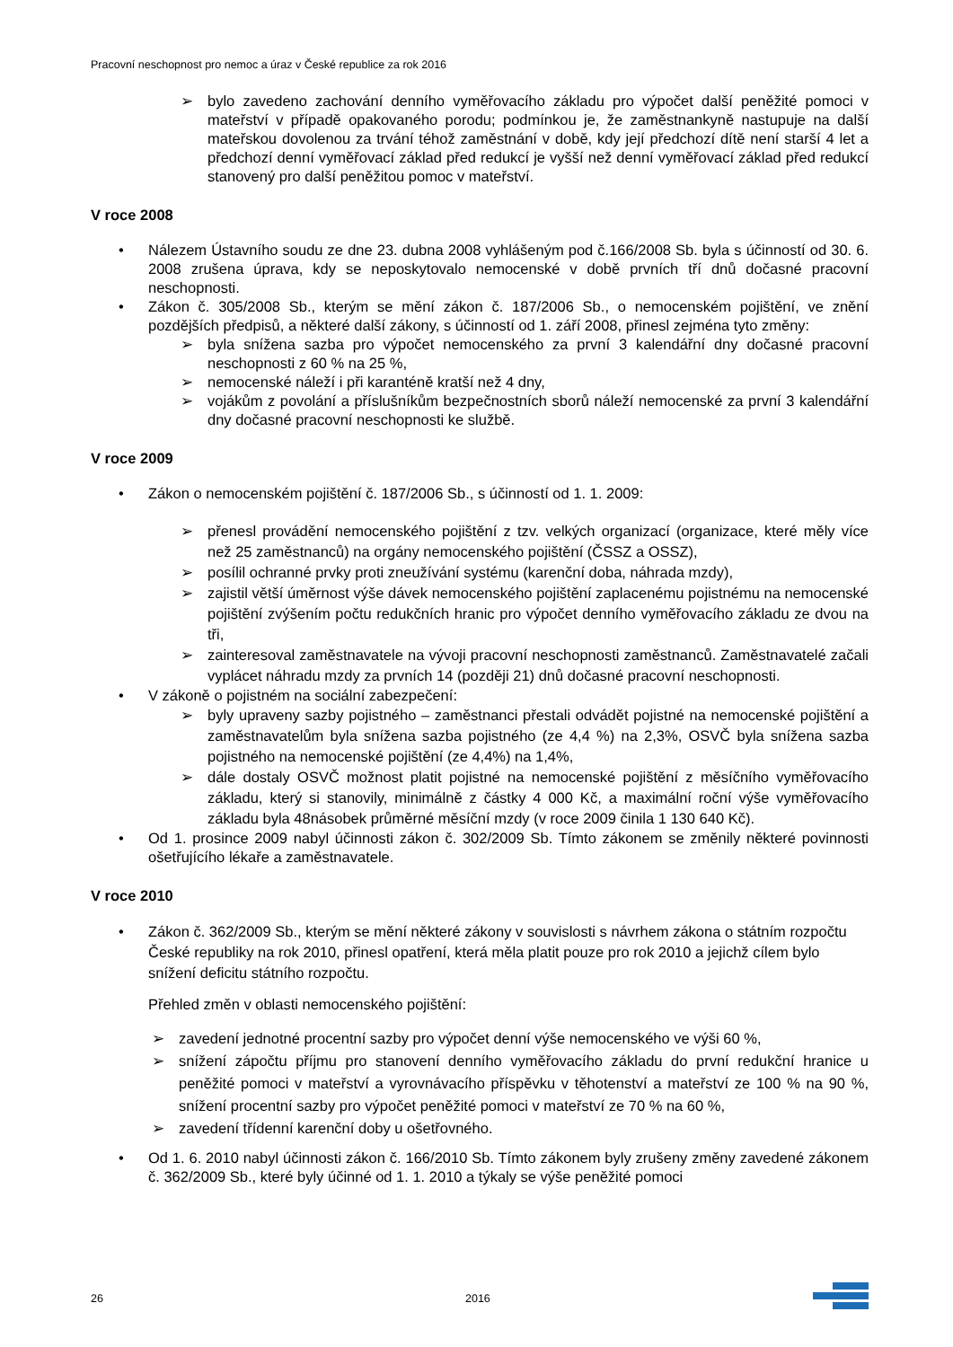Pracovní neschopnost pro nemoc a úraz v České republice za rok 2016
➢
bylo zavedeno zachování denního vyměřovacího základu pro výpočet další peněžité pomoci v mateřství v případě opakovaného porodu; podmínkou je, že zaměstnankyně nastupuje na další mateřskou dovolenou za trvání téhož zaměstnání v době, kdy její předchozí dítě není starší 4 let a předchozí denní vyměřovací základ před redukcí je vyšší než denní vyměřovací základ před redukcí stanovený pro další peněžitou pomoc v mateřství.
V roce 2008
•
Nálezem Ústavního soudu ze dne 23. dubna 2008 vyhlášeným pod č.166/2008 Sb. byla s účinností od 30. 6. 2008 zrušena úprava, kdy se neposkytovalo nemocenské v době prvních tří dnů dočasné pracovní neschopnosti.
•
Zákon č. 305/2008 Sb., kterým se mění zákon č. 187/2006 Sb., o nemocenském pojištění, ve znění pozdějších předpisů, a některé další zákony, s účinností od 1. září 2008, přinesl zejména tyto změny:
➢
byla snížena sazba pro výpočet nemocenského za první 3 kalendářní dny dočasné pracovní neschopnosti z 60 % na 25 %,
➢
nemocenské náleží i při karanténě kratší než 4 dny,
➢
vojákům z povolání a příslušníkům bezpečnostních sborů náleží nemocenské za první 3 kalendářní dny dočasné pracovní neschopnosti ke službě.
V roce 2009
•
Zákon o nemocenském pojištění č. 187/2006 Sb., s účinností od 1. 1. 2009:
➢
přenesl provádění nemocenského pojištění z tzv. velkých organizací (organizace, které měly více než 25 zaměstnanců) na orgány nemocenského pojištění (ČSSZ a OSSZ),
➢
posílil ochranné prvky proti zneužívání systému (karenční doba, náhrada mzdy),
➢
zajistil větší úměrnost výše dávek nemocenského pojištění zaplacenému pojistnému na nemocenské pojištění zvýšením počtu redukčních hranic pro výpočet denního vyměřovacího základu ze dvou na tři,
➢
zainteresoval zaměstnavatele na vývoji pracovní neschopnosti zaměstnanců. Zaměstnavatelé začali vyplácet náhradu mzdy za prvních 14 (později 21) dnů dočasné pracovní neschopnosti.
•
V zákoně o pojistném na sociální zabezpečení:
➢
byly upraveny sazby pojistného – zaměstnanci přestali odvádět pojistné na nemocenské pojištění a zaměstnavatelům byla snížena sazba pojistného (ze 4,4 %) na 2,3%, OSVČ byla snížena sazba pojistného na nemocenské pojištění (ze 4,4%) na 1,4%,
➢
dále dostaly OSVČ možnost platit pojistné na nemocenské pojištění z měsíčního vyměřovacího základu, který si stanovily, minimálně z částky 4 000 Kč, a maximální roční výše vyměřovacího základu byla 48násobek průměrné měsíční mzdy (v roce 2009 činila 1 130 640 Kč).
•
Od 1. prosince 2009 nabyl účinnosti zákon č. 302/2009 Sb. Tímto zákonem se změnily některé povinnosti ošetřujícího lékaře a zaměstnavatele.
V roce 2010
•
Zákon č. 362/2009 Sb., kterým se mění některé zákony v souvislosti s návrhem zákona o státním rozpočtu České republiky na rok 2010, přinesl opatření, která měla platit pouze pro rok 2010 a jejichž cílem bylo snížení deficitu státního rozpočtu.
Přehled změn v oblasti nemocenského pojištění:
➢
zavedení jednotné procentní sazby pro výpočet denní výše nemocenského ve výši 60 %,
➢
snížení zápočtu příjmu pro stanovení denního vyměřovacího základu do první redukční hranice u peněžité pomoci v mateřství a vyrovnávacího příspěvku v těhotenství a mateřství ze 100 % na 90 %, snížení procentní sazby pro výpočet peněžité pomoci v mateřství ze 70 % na 60 %,
➢
zavedení třídenní karenční doby u ošetřovného.
•
Od 1. 6. 2010 nabyl účinnosti zákon č. 166/2010 Sb. Tímto zákonem byly zrušeny změny zavedené zákonem č. 362/2009 Sb., které byly účinné od 1. 1. 2010 a týkaly se výše peněžité pomoci
26 2016